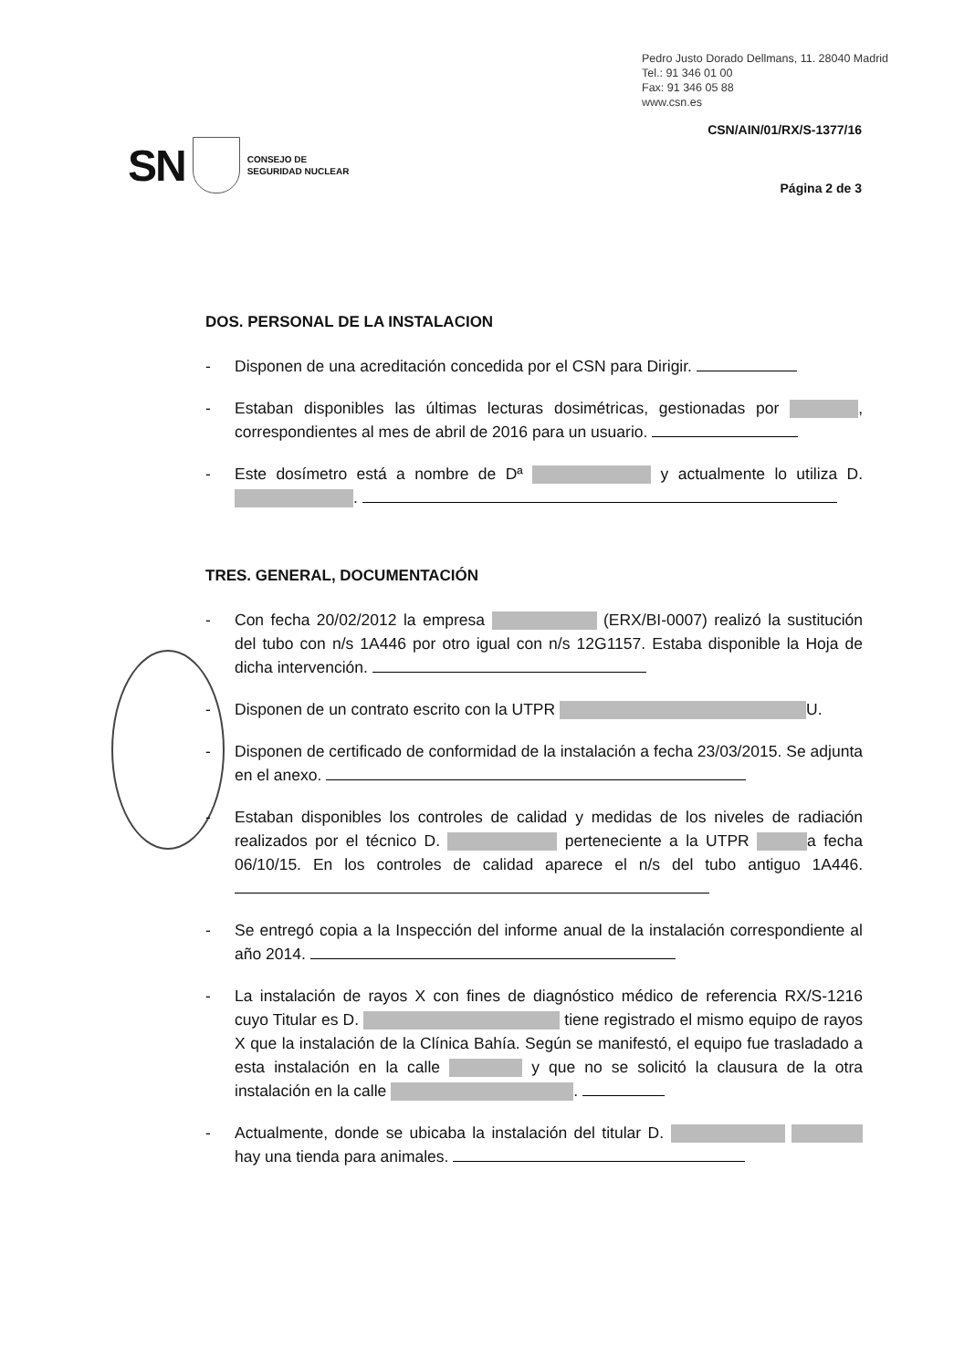Pedro Justo Dorado Dellmans, 11. 28040 Madrid
Tel.: 91 346 01 00
Fax: 91 346 05 88
www.csn.es
CSN/AIN/01/RX/S-1377/16
SN CONSEJO DE
SEGURIDAD NUCLEAR
Página 2 de 3
DOS. PERSONAL DE LA INSTALACION
- Disponen de una acreditación concedida por el CSN para Dirigir.
- Estaban disponibles las últimas lecturas dosimétricas, gestionadas por , correspondientes al mes de abril de 2016 para un usuario.
- Este dosímetro está a nombre de Dª y actualmente lo utiliza D. .
TRES. GENERAL, DOCUMENTACIÓN
- Con fecha 20/02/2012 la empresa (ERX/BI-0007) realizó la sustitución del tubo con n/s 1A446 por otro igual con n/s 12G1157. Estaba disponible la Hoja de dicha intervención.
- Disponen de un contrato escrito con la UTPR U.
- Disponen de certificado de conformidad de la instalación a fecha 23/03/2015. Se adjunta en el anexo.
- Estaban disponibles los controles de calidad y medidas de los niveles de radiación realizados por el técnico D. perteneciente a la UTPR a fecha 06/10/15. En los controles de calidad aparece el n/s del tubo antiguo 1A446.
- Se entregó copia a la Inspección del informe anual de la instalación correspondiente al año 2014.
- La instalación de rayos X con fines de diagnóstico médico de referencia RX/S-1216 cuyo Titular es D. tiene registrado el mismo equipo de rayos X que la instalación de la Clínica Bahía. Según se manifestó, el equipo fue trasladado a esta instalación en la calle y que no se solicitó la clausura de la otra instalación en la calle .
- Actualmente, donde se ubicaba la instalación del titular D. hay una tienda para animales.